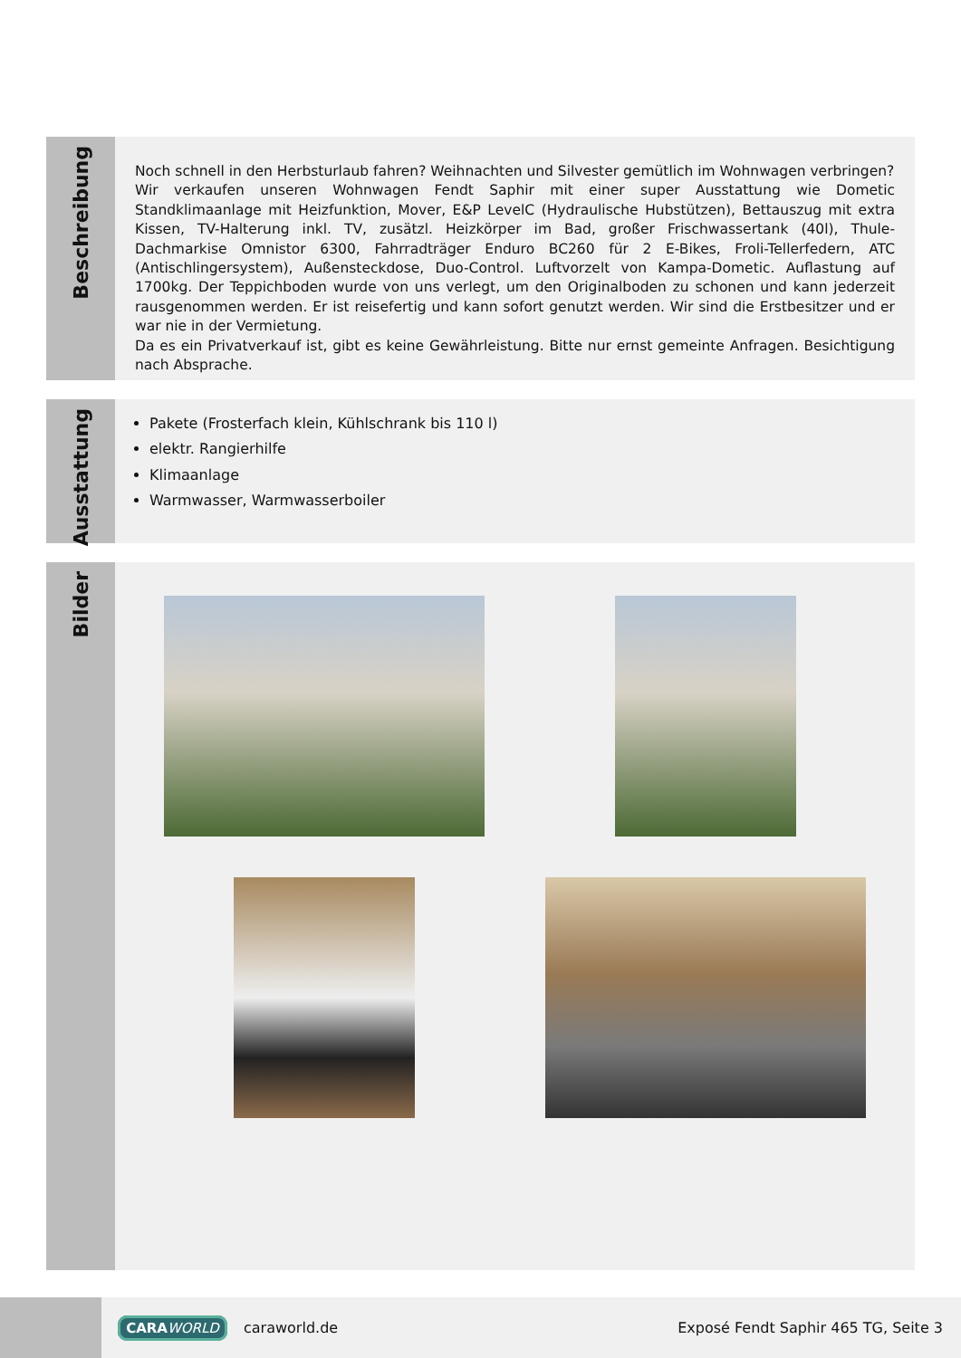Beschreibung
Noch schnell in den Herbsturlaub fahren? Weihnachten und Silvester gemütlich im Wohnwagen verbringen?
Wir verkaufen unseren Wohnwagen Fendt Saphir mit einer super Ausstattung wie Dometic Standklimaanlage mit Heizfunktion, Mover, E&P LevelC (Hydraulische Hubstützen), Bettauszug mit extra Kissen, TV-Halterung inkl. TV, zusätzl. Heizkörper im Bad, großer Frischwassertank (40l), Thule-Dachmarkise Omnistor 6300, Fahrradträger Enduro BC260 für 2 E-Bikes, Froli-Tellerfedern, ATC (Antischlingersystem), Außensteckdose, Duo-Control. Luftvorzelt von Kampa-Dometic. Auflastung auf 1700kg. Der Teppichboden wurde von uns verlegt, um den Originalboden zu schonen und kann jederzeit rausgenommen werden. Er ist reisefertig und kann sofort genutzt werden. Wir sind die Erstbesitzer und er war nie in der Vermietung.
Da es ein Privatverkauf ist, gibt es keine Gewährleistung. Bitte nur ernst gemeinte Anfragen. Besichtigung nach Absprache.
Ausstattung
Pakete (Frosterfach klein, Kühlschrank bis 110 l)
elektr. Rangierhilfe
Klimaanlage
Warmwasser, Warmwasserboiler
Bilder
CARAWORLD caraworld.de
Exposé Fendt Saphir 465 TG, Seite 3